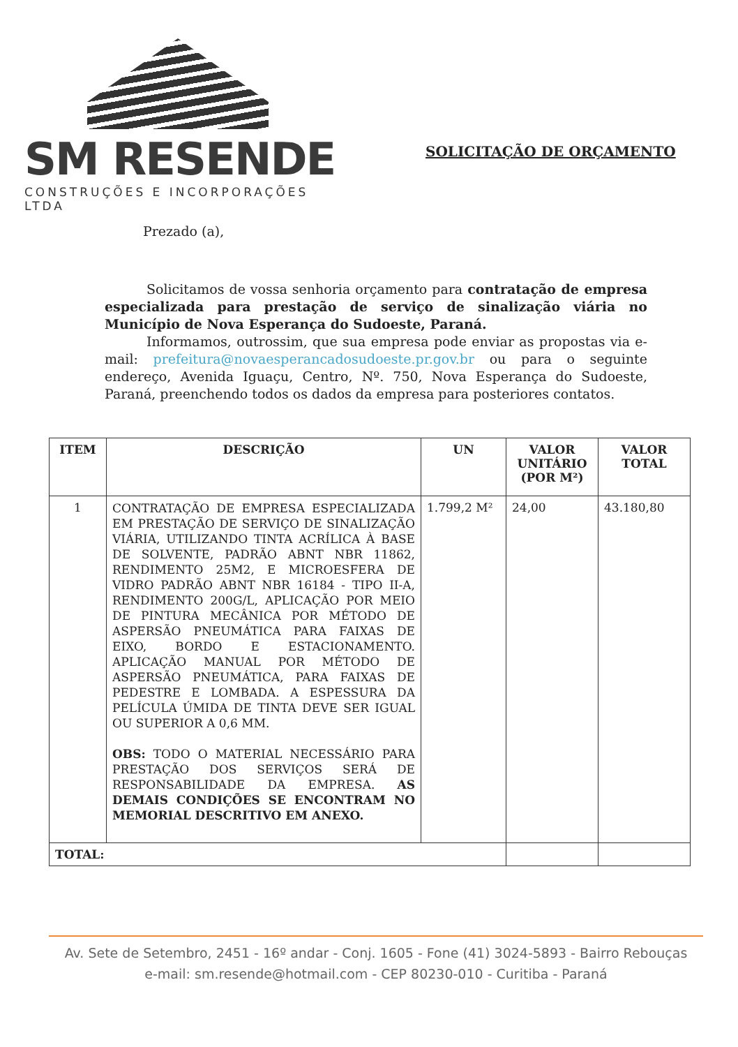SM RESENDE
CONSTRUÇÕES E INCORPORAÇÕES LTDA
SOLICITAÇÃO DE ORÇAMENTO
Prezado (a),
Solicitamos de vossa senhoria orçamento para contratação de empresa especializada para prestação de serviço de sinalização viária no Município de Nova Esperança do Sudoeste, Paraná.
Informamos, outrossim, que sua empresa pode enviar as propostas via e-mail: prefeitura@novaesperancadosudoeste.pr.gov.br ou para o seguinte endereço, Avenida Iguaçu, Centro, Nº. 750, Nova Esperança do Sudoeste, Paraná, preenchendo todos os dados da empresa para posteriores contatos.
| ITEM | DESCRIÇÃO | UN | VALOR UNITÁRIO (POR M²) | VALOR TOTAL |
| --- | --- | --- | --- | --- |
| 1 | CONTRATAÇÃO DE EMPRESA ESPECIALIZADA EM PRESTAÇÃO DE SERVIÇO DE SINALIZAÇÃO VIÁRIA, UTILIZANDO TINTA ACRÍLICA À BASE DE SOLVENTE, PADRÃO ABNT NBR 11862, RENDIMENTO 25M2, E MICROESFERA DE VIDRO PADRÃO ABNT NBR 16184 - TIPO II-A, RENDIMENTO 200G/L, APLICAÇÃO POR MEIO DE PINTURA MECÂNICA POR MÉTODO DE ASPERSÃO PNEUMÁTICA PARA FAIXAS DE EIXO, BORDO E ESTACIONAMENTO. APLICAÇÃO MANUAL POR MÉTODO DE ASPERSÃO PNEUMÁTICA, PARA FAIXAS DE PEDESTRE E LOMBADA. A ESPESSURA DA PELÍCULA ÚMIDA DE TINTA DEVE SER IGUAL OU SUPERIOR A 0,6 MM. OBS: TODO O MATERIAL NECESSÁRIO PARA PRESTAÇÃO DOS SERVIÇOS SERÁ DE RESPONSABILIDADE DA EMPRESA. AS DEMAIS CONDIÇÕES SE ENCONTRAM NO MEMORIAL DESCRITIVO EM ANEXO. | 1.799,2 M² | 24,00 | 43.180,80 |
| TOTAL: | | | | |
Av. Sete de Setembro, 2451 - 16º andar - Conj. 1605 - Fone (41) 3024-5893 - Bairro Rebouças
e-mail: sm.resende@hotmail.com - CEP 80230-010 - Curitiba - Paraná